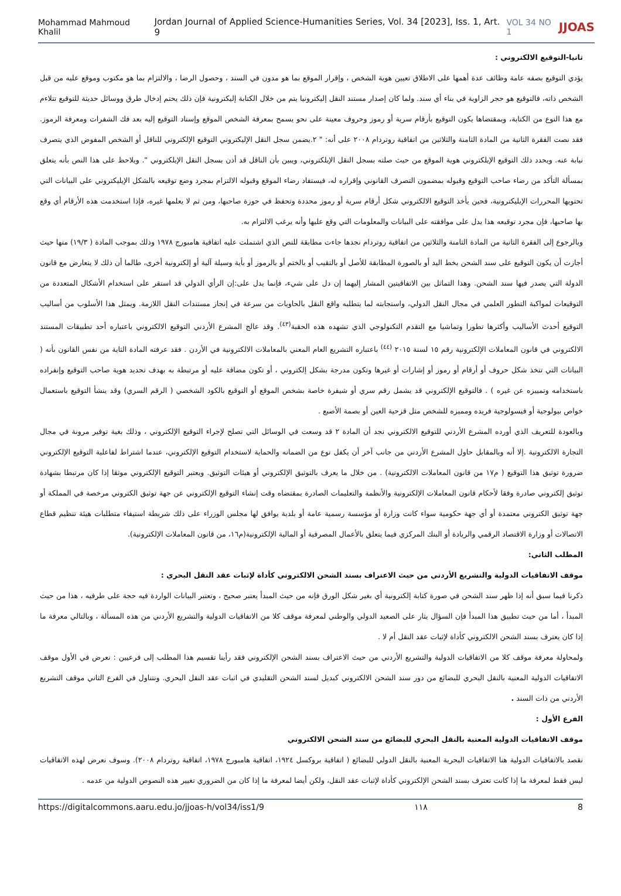Mohammad Mahmoud Khalil Jordan Journal of Applied Science-Humanities Series, Vol. 34 [2023], Iss. 1, Art. 9 VOL 34 NO 1 JJOAS
ثانيا-التوقيع الالكتروني :
يؤدي التوقيع بصفه عامة وظائف عدة أهمها على الاطلاق تعيين هوية الشخص ، وإقرار الموقع بما هو مدون في السند ، وحصول الرضا ، والالتزام بما هو مكتوب وموقع عليه من قبل الشخص ذاته، فالتوقيع هو حجر الزاوية في بناء أي سند. ولما كان إصدار مستند النقل إليكترونيا يتم من خلال الكتابة إليكترونية فإن ذلك يحتم إدخال طرق ووسائل حديثة للتوقيع تتلاءم مع هذا النوع من الكتابة، وبمقتضاها يكون التوقيع بأرقام سرية أو رموز وحروف معينة على نحو يسمح بمعرفة الشخص الموقع وإسناد التوقيع إليه بعد فك الشفرات ومعرفة الرموز. فقد نصت الفقرة الثانية من المادة الثامنة والثلاثين من اتفاقية روتردام ٢٠٠٨ على أنه: " ٢.يضمن سجل النقل الإليكتروني التوقيع الإلكتروني للناقل أو الشخص المفوض الذي يتصرف نيابة عنه. ويحدد ذلك التوقيع الإيلكتروني هوية الموقع من حيث صلته بسجل النقل الإيلكتروني، ويبين بأن الناقل قد أذن بسجل النقل الإيلكتروني ". ويلاحظ على هذا النص بأنه يتعلق بمسألة التأكد من رضاء صاحب التوقيع وقبوله بمضمون التصرف القانوني وإقراره له، فيستفاد رضاء الموقع وقبوله الالتزام بمجرد وضع توقيعه بالشكل الإيليكتروني على البيانات التي تحتويها المحررات الإيليكترونية، فحين يأخذ التوقيع الالكتروني شكل أرقام سرية أو رموز محددة وتحفظ في حوزة صاحبها، ومن ثم لا يعلمها غيره، فإذا استخدمت هذه الأرقام أي وقع بها صاحبها، فإن مجرد توقيعه هذا يدل على موافقته على البيانات والمعلومات التي وقع عليها وأنه يرغب الالتزام به.
وبالرجوع إلى الفقرة الثانية من المادة الثامنة والثلاثين من اتفاقية روتردام نجدها جاءت مطابقة للنص الذي اشتملت عليه اتفاقية هامبورج ١٩٧٨ وذلك بموجب المادة ( ١٩/٣) منها حيث أجازت أن يكون التوقيع على سند الشحن بخط اليد أو بالصورة المطابقة للأصل أو بالتقيب أو بالختم أو بالرموز أو بأية وسيلة آلية أو إلكترونية أخرى، طالما أن ذلك لا يتعارض مع قانون الدولة التي يصدر فيها سند الشحن. وهذا التماثل بين الاتفاقيتين المشار إليهما إن دل على شيء، فإنما يدل على:إن الرأي الدولي قد استقر على استخدام الأشكال المتعددة من التوقيعات لمواكبة التطور العلمي في مجال النقل الدولي، واستجابته لما يتطلبه واقع النقل بالحاويات من سرعة في إنجاز مستندات النقل اللازمة. ويمثل هذا الأسلوب من أساليب التوقيع أحدث الأساليب وأكثرها تطورا وتماشيا مع التقدم التكنولوجي الذي تشهده هذه الحقبة<sup>(٤٣)</sup>. وقد عالج المشرع الأردني التوقيع الالكتروني باعتباره أحد تطبيقات المستند الالكتروني في قانون المعاملات الإلكترونية رقم ١٥ لسنة ٢٠١٥ <sup>(٤٤)</sup> باعتباره التشريع العام المعني بالمعاملات الالكترونية في الأردن . فقد عرفته المادة الثاية من نفس القانون بأنه ( البيانات التي تتخذ شكل حروف أو أرقام أو رموز أو إشارات أو غيرها وتكون مدرجة بشكل إلكتروني ، أو تكون مضافة عليه أو مرتبطة به بهدف تحديد هوية صاحب التوقيع وإنفراده باستخدامه وتمييزه عن غيره ) . فالتوقيع الإلكتروني قد يشمل رقم سري أو شيفرة خاصة بشخص الموقع أو التوقيع بالكود الشخصي ( الرقم السري) وقد ينشأ التوقيع باستعمال خواص بيولوجية أو فيسولوجية فريده ومميزه للشخص مثل قزحية العين أو بصمة الأصبع .
وبالعودة للتعريف الذي أورده المشرع الأردني للتوقيع الالكتروني نجد أن المادة ٢ قد وسعت في الوسائل التي تصلح لإجراء التوقيع الإلكتروني ، وذلك بغية توفير مرونة في مجال التجارة الالكترونية .إلا أنه وبالمقابل حاول المشرع الأردني من جانب آخر أن يكفل نوع من الضمانه والحماية لاستخدام التوقيع الإلكتروني، عندما اشتراط لفاعلية التوقيع الإلكتروني ضرورة توثيق هذا التوقيع ( م١٧ من قانون المعاملات الالكترونية) . من خلال ما يعرف بالتوثيق الإلكتروني أو هيئات التوثيق. ويعتبر التوقيع الإلكتروني موثقا إذا كان مرتبطا بشهادة توثيق إلكتروني صادرة وفقا لأحكام قانون المعاملات الإلكترونية والأنظمة والتعليمات الصادرة بمقتضاه وقت إنشاء التوقيع الإلكتروني عن جهة توثيق الكتروني مرخصة في المملكة أو جهة توثيق الكتروني معتمدة أو أي جهة حكومية سواء كانت وزارة أو مؤسسة رسمية عامة أو بلدية يوافق لها مجلس الوزراء على ذلك شريطة استيفاء متطلبات هيئة تنظيم قطاع الاتصالات أو وزارة الاقتصاد الرقمي والريادة أو البنك المركزي فيما يتعلق بالأعمال المصرفية أو المالية الإلكترونية(م١٦، من قانون المعاملات الإلكترونية).
المطلب الثاني:
موقف الاتفاقيات الدولية والتشريع الأردني من حيث الاعتراف بسند الشحن الالكتروني كأداة لإثبات عقد النقل البحري :
ذكرنا فيما سبق أنه إذا ظهر سند الشحن في صورة كتابة إلكترونية أي بغير شكل الورق فإنه من حيث المبدأ يعتبر صحيح ، وتعتبر البيانات الواردة فيه حجة على طرفيه ، هذا من حيث المبدأ ، أما من حيث تطبيق هذا المبدأ فإن السؤال يثار على الصعيد الدولي والوطني لمعرفة موقف كلا من الاتفاقيات الدولية والتشريع الأردني من هذه المسألة ، وبالتالي معرفة ما إذا كان يعترف بسند الشحن الالكتروني كأداة لإثبات عقد النقل أم لا .
ولمحاولة معرفة موقف كلا من الاتفاقيات الدولية والتشريع الأردني من حيث الاعتراف بسند الشحن الإلكتروني فقد رأينا تقسيم هذا المطلب إلى فرعيين : نعرض في الأول موقف الاتفاقيات الدولية المعنية بالنقل البحري للبضائع من دور سند الشحن الالكتروني كبديل لسند الشحن التقليدي في اثبات عقد النقل البحري. ونتناول في الفرع الثاني موقف التشريع الأردني من ذات السند .
الفرع الأول :
موقف الاتفاقيات الدولية المعنية بالنقل البحري للبضائع من سند الشحن الالكتروني
نقصد بالاتفاقيات الدولية هنا الاتفاقيات البحرية المعنية بالنقل الدولي للبضائع ( اتفاقية بروكسل ١٩٢٤، اتفاقية هامبورج ١٩٧٨، اتفاقية روتردام ٢٠٠٨). وسوف نعرض لهذه الاتفاقيات ليس فقط لمعرفة ما إذا كانت تعترف بسند الشحن الإلكتروني كأداة لإثبات عقد النقل، ولكن أيضا لمعرفة ما إذا كان من الضروري تغيير هذه النصوص الدولية من عدمه .
https://digitalcommons.aaru.edu.jo/jjoas-h/vol34/iss1/9 ١١٨ 8